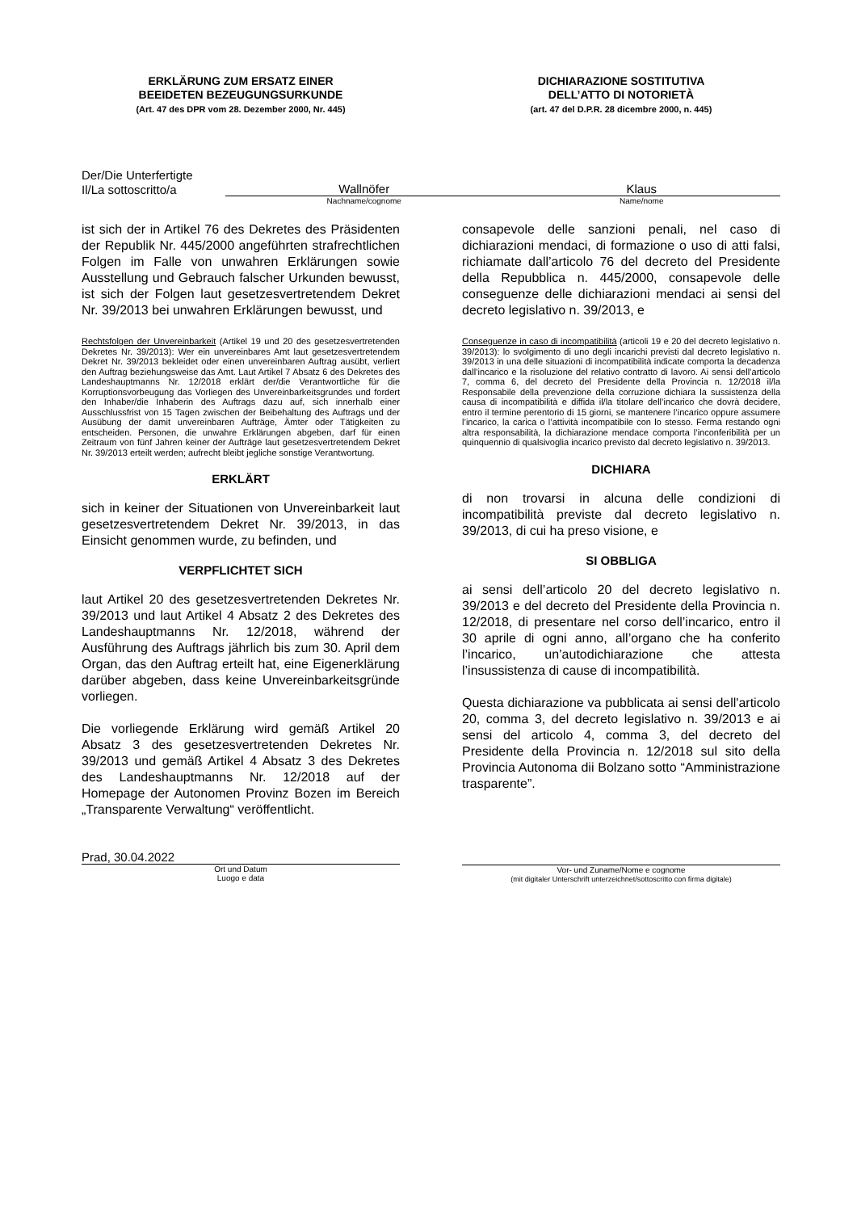ERKLÄRUNG ZUM ERSATZ EINER
BEEIDETEN BEZEUGUNGSURKUNDE
(Art. 47 des DPR vom 28. Dezember 2000, Nr. 445)
DICHIARAZIONE SOSTITUTIVA
DELL’ATTO DI NOTORIETÀ
(art. 47 del D.P.R. 28 dicembre 2000, n. 445)
Der/Die Unterfertigte
Il/La sottoscritto/a
Wallnöfer Klaus
Nachname/cognome Name/nome
ist sich der in Artikel 76 des Dekretes des Präsidenten der Republik Nr. 445/2000 angeführten strafrechtlichen Folgen im Falle von unwahren Erklärungen sowie Ausstellung und Gebrauch falscher Urkunden bewusst, ist sich der Folgen laut gesetzesvertretendem Dekret Nr. 39/2013 bei unwahren Erklärungen bewusst, und
Rechtsfolgen der Unvereinbarkeit (Artikel 19 und 20 des gesetzesvertretenden Dekretes Nr. 39/2013): Wer ein unvereinbares Amt laut gesetzesvertretendem Dekret Nr. 39/2013 bekleidet oder einen unvereinbaren Auftrag ausübt, verliert den Auftrag beziehungsweise das Amt. Laut Artikel 7 Absatz 6 des Dekretes des Landeshauptmanns Nr. 12/2018 erklärt der/die Verantwortliche für die Korruptionsvorbeugung das Vorliegen des Unvereinbarkeitsgrundes und fordert den Inhaber/die Inhaberin des Auftrags dazu auf, sich innerhalb einer Ausschlussfrist von 15 Tagen zwischen der Beibehaltung des Auftrags und der Ausübung der damit unvereinbaren Aufträge, Ämter oder Tätigkeiten zu entscheiden. Personen, die unwahre Erklärungen abgeben, darf für einen Zeitraum von fünf Jahren keiner der Aufträge laut gesetzesvertretendem Dekret Nr. 39/2013 erteilt werden; aufrecht bleibt jegliche sonstige Verantwortung.
ERKLÄRT
sich in keiner der Situationen von Unvereinbarkeit laut gesetzesvertretendem Dekret Nr. 39/2013, in das Einsicht genommen wurde, zu befinden, und
VERPFLICHTET SICH
laut Artikel 20 des gesetzesvertretenden Dekretes Nr. 39/2013 und laut Artikel 4 Absatz 2 des Dekretes des Landeshauptmanns Nr. 12/2018, während der Ausführung des Auftrags jährlich bis zum 30. April dem Organ, das den Auftrag erteilt hat, eine Eigenerklärung darüber abgeben, dass keine Unvereinbarkeitsgründe vorliegen.
Die vorliegende Erklärung wird gemäß Artikel 20 Absatz 3 des gesetzesvertretenden Dekretes Nr. 39/2013 und gemäß Artikel 4 Absatz 3 des Dekretes des Landeshauptmanns Nr. 12/2018 auf der Homepage der Autonomen Provinz Bozen im Bereich „Transparente Verwaltung“ veröffentlicht.
consapevole delle sanzioni penali, nel caso di dichiarazioni mendaci, di formazione o uso di atti falsi, richiamate dall’articolo 76 del decreto del Presidente della Repubblica n. 445/2000, consapevole delle conseguenze delle dichiarazioni mendaci ai sensi del decreto legislativo n. 39/2013, e
Conseguenze in caso di incompatibilità (articoli 19 e 20 del decreto legislativo n. 39/2013): lo svolgimento di uno degli incarichi previsti dal decreto legislativo n. 39/2013 in una delle situazioni di incompatibilità indicate comporta la decadenza dall’incarico e la risoluzione del relativo contratto di lavoro. Ai sensi dell’articolo 7, comma 6, del decreto del Presidente della Provincia n. 12/2018 il/la Responsabile della prevenzione della corruzione dichiara la sussistenza della causa di incompatibilità e diffida il/la titolare dell’incarico che dovrà decidere, entro il termine perentorio di 15 giorni, se mantenere l’incarico oppure assumere l’incarico, la carica o l’attività incompatibile con lo stesso. Ferma restando ogni altra responsabilità, la dichiarazione mendace comporta l’inconferibilità per un quinquennio di qualsivoglia incarico previsto dal decreto legislativo n. 39/2013.
DICHIARA
di non trovarsi in alcuna delle condizioni di incompatibilità previste dal decreto legislativo n. 39/2013, di cui ha preso visione, e
SI OBBLIGA
ai sensi dell’articolo 20 del decreto legislativo n. 39/2013 e del decreto del Presidente della Provincia n. 12/2018, di presentare nel corso dell’incarico, entro il 30 aprile di ogni anno, all’organo che ha conferito l’incarico, un’autodichiarazione che attesta l’insussistenza di cause di incompatibilità.
Questa dichiarazione va pubblicata ai sensi dell'articolo 20, comma 3, del decreto legislativo n. 39/2013 e ai sensi del articolo 4, comma 3, del decreto del Presidente della Provincia n. 12/2018 sul sito della Provincia Autonoma dii Bolzano sotto “Amministrazione trasparente”.
Prad, 30.04.2022
Ort und Datum
Luogo e data
Vor- und Zuname/Nome e cognome
(mit digitaler Unterschrift unterzeichnet/sottoscritto con firma digitale)